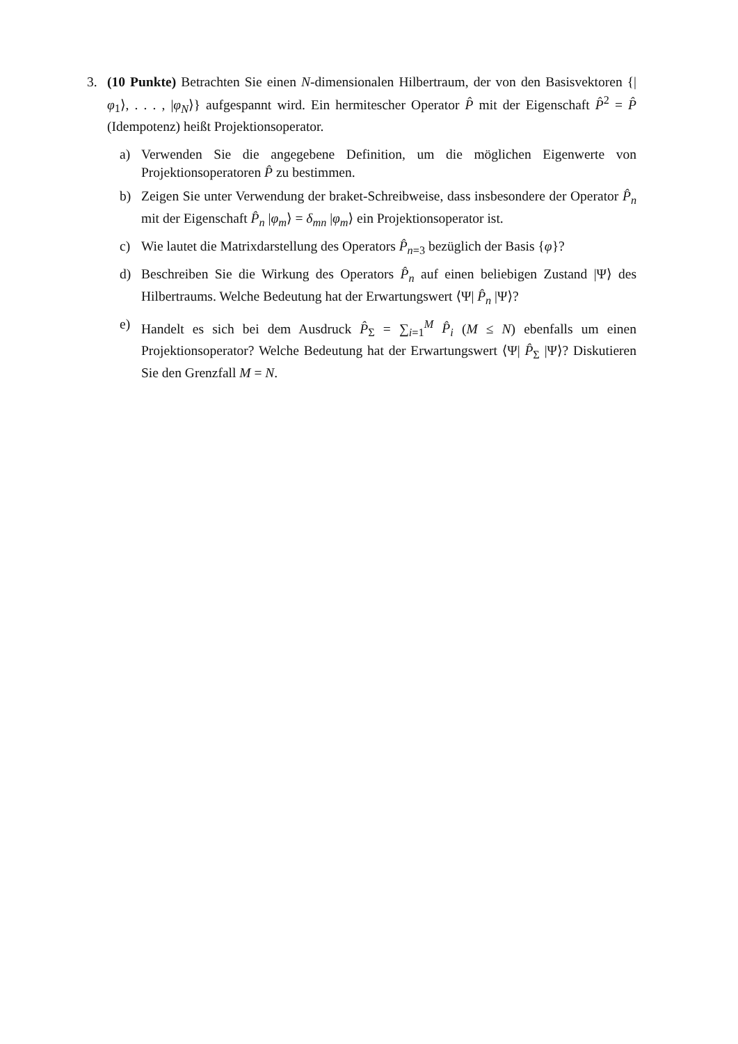3. (10 Punkte) Betrachten Sie einen N-dimensionalen Hilbertraum, der von den Basisvektoren {|φ<sub>1</sub>⟩, . . . , |φ<sub>N</sub>⟩} aufgespannt wird. Ein hermitescher Operator P̂ mit der Eigenschaft P̂<sup>2</sup> = P̂ (Idempotenz) heißt Projektionsoperator.
a) Verwenden Sie die angegebene Definition, um die möglichen Eigenwerte von Projektionsoperatoren P̂ zu bestimmen.
b) Zeigen Sie unter Verwendung der braket-Schreibweise, dass insbesondere der Operator P̂<sub>n</sub> mit der Eigenschaft P̂<sub>n</sub> |φ<sub>m</sub>⟩ = δ<sub>mn</sub> |φ<sub>m</sub>⟩ ein Projektionsoperator ist.
c) Wie lautet die Matrixdarstellung des Operators P̂<sub>n=3</sub> bezüglich der Basis {φ}?
d) Beschreiben Sie die Wirkung des Operators P̂<sub>n</sub> auf einen beliebigen Zustand |Ψ⟩ des Hilbertraums. Welche Bedeutung hat der Erwartungswert ⟨Ψ| P̂<sub>n</sub> |Ψ⟩?
e) Handelt es sich bei dem Ausdruck P̂<sub>Σ</sub> = ∑<sub>i=1</sub><sup>M</sup> P̂<sub>i</sub> (M ≤ N) ebenfalls um einen Projektionsoperator? Welche Bedeutung hat der Erwartungswert ⟨Ψ| P̂<sub>Σ</sub> |Ψ⟩? Diskutieren Sie den Grenzfall M = N.